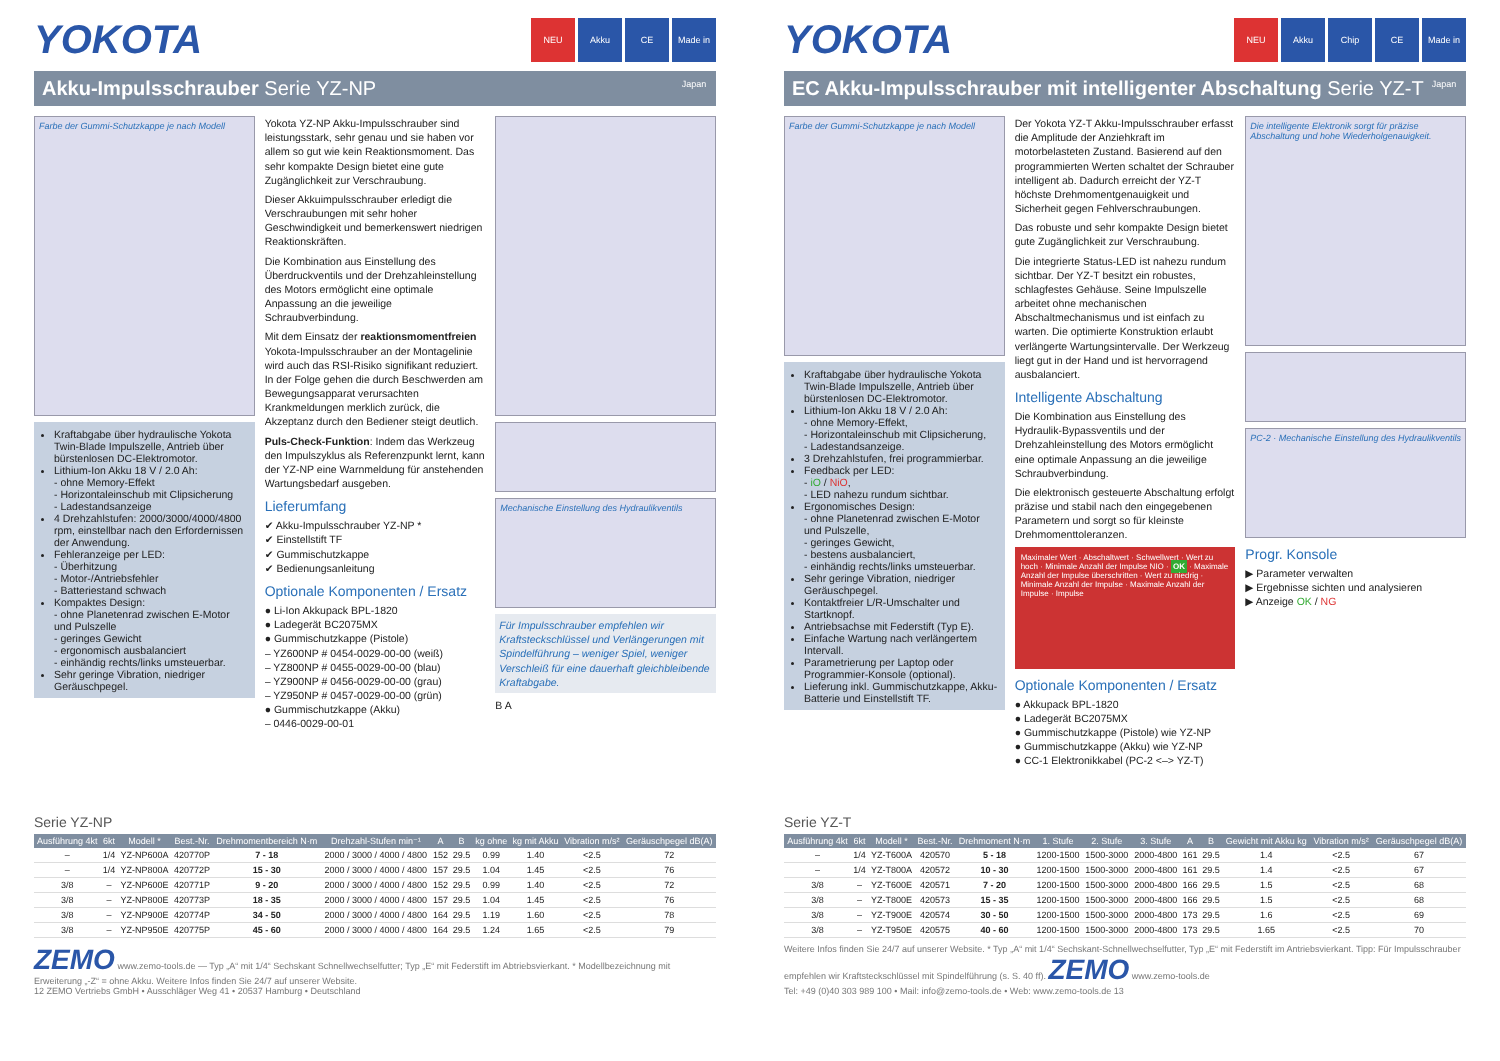YOKOTA
NEU Akku CE Made in Japan
Akku-Impulsschrauber Serie YZ-NP
Farbe der Gummi-Schutzkappe je nach Modell
Kraftabgabe über hydraulische Yokota Twin-Blade Impulszelle, Antrieb über bürstenlosen DC-Elektromotor.
Lithium-Ion Akku 18 V / 2.0 Ah:
- ohne Memory-Effekt
- Horizontaleinschub mit Clipsicherung
- Ladestandsanzeige
4 Drehzahlstufen: 2000/3000/4000/4800 rpm, einstellbar nach den Erfordernissen der Anwendung.
Fehleranzeige per LED:
- Überhitzung
- Motor-/Antriebsfehler
- Batteriestand schwach
Kompaktes Design:
- ohne Planetenrad zwischen E-Motor und Pulszelle
- geringes Gewicht
- ergonomisch ausbalanciert
- einhändig rechts/links umsteuerbar.
Sehr geringe Vibration, niedriger Geräuschpegel.
Yokota YZ-NP Akku-Impulsschrauber sind leistungsstark, sehr genau und sie haben vor allem so gut wie kein Reaktionsmoment. Das sehr kompakte Design bietet eine gute Zugänglichkeit zur Verschraubung.
Dieser Akkuimpulsschrauber erledigt die Verschraubungen mit sehr hoher Geschwindigkeit und bemerkenswert niedrigen Reaktionskräften.
Die Kombination aus Einstellung des Überdruckventils und der Drehzahleinstellung des Motors ermöglicht eine optimale Anpassung an die jeweilige Schraubverbindung.
Mit dem Einsatz der reaktionsmomentfreien Yokota-Impulsschrauber an der Montagelinie wird auch das RSI-Risiko signifikant reduziert. In der Folge gehen die durch Beschwerden am Bewegungsapparat verursachten Krankmeldungen merklich zurück, die Akzeptanz durch den Bediener steigt deutlich.
Puls-Check-Funktion: Indem das Werkzeug den Impulszyklus als Referenzpunkt lernt, kann der YZ-NP eine Warnmeldung für anstehenden Wartungsbedarf ausgeben.
Lieferumfang
✔ Akku-Impulsschrauber YZ-NP *
✔ Einstellstift TF
✔ Gummischutzkappe
✔ Bedienungsanleitung
Optionale Komponenten / Ersatz
● Li-Ion Akkupack BPL-1820
● Ladegerät BC2075MX
● Gummischutzkappe (Pistole)
– YZ600NP # 0454-0029-00-00 (weiß)
– YZ800NP # 0455-0029-00-00 (blau)
– YZ900NP # 0456-0029-00-00 (grau)
– YZ950NP # 0457-0029-00-00 (grün)
● Gummischutzkappe (Akku)
– 0446-0029-00-01
Mechanische Einstellung des Hydraulikventils
Für Impulsschrauber empfehlen wir Kraftsteckschlüssel und Verlängerungen mit Spindelführung – weniger Spiel, weniger Verschleiß für eine dauerhaft gleichbleibende Kraftabgabe.
B A
Serie YZ-NP
| Ausführung 4kt | 6kt | Modell * | Best.-Nr. | Drehmomentbereich N·m | Drehzahl-Stufen min⁻¹ | A | B | kg ohne | kg mit Akku | Vibration m/s² | Geräuschpegel dB(A) |
| --- | --- | --- | --- | --- | --- | --- | --- | --- | --- | --- | --- |
| – | 1/4 | YZ-NP600A | 420770P | 7 - 18 | 2000 / 3000 / 4000 / 4800 | 152 | 29.5 | 0.99 | 1.40 | <2.5 | 72 |
| – | 1/4 | YZ-NP800A | 420772P | 15 - 30 | 2000 / 3000 / 4000 / 4800 | 157 | 29.5 | 1.04 | 1.45 | <2.5 | 76 |
| 3/8 | – | YZ-NP600E | 420771P | 9 - 20 | 2000 / 3000 / 4000 / 4800 | 152 | 29.5 | 0.99 | 1.40 | <2.5 | 72 |
| 3/8 | – | YZ-NP800E | 420773P | 18 - 35 | 2000 / 3000 / 4000 / 4800 | 157 | 29.5 | 1.04 | 1.45 | <2.5 | 76 |
| 3/8 | – | YZ-NP900E | 420774P | 34 - 50 | 2000 / 3000 / 4000 / 4800 | 164 | 29.5 | 1.19 | 1.60 | <2.5 | 78 |
| 3/8 | – | YZ-NP950E | 420775P | 45 - 60 | 2000 / 3000 / 4000 / 4800 | 164 | 29.5 | 1.24 | 1.65 | <2.5 | 79 |
ZEMO www.zemo-tools.de — Typ „A“ mit 1/4“ Sechskant Schnellwechselfutter; Typ „E“ mit Federstift im Abtriebsvierkant. * Modellbezeichnung mit Erweiterung „-Z“ = ohne Akku. Weitere Infos finden Sie 24/7 auf unserer Website.
12 ZEMO Vertriebs GmbH • Ausschläger Weg 41 • 20537 Hamburg • Deutschland
YOKOTA
NEU Akku Chip CE Made in Japan
EC Akku-Impulsschrauber mit intelligenter Abschaltung Serie YZ-T
Farbe der Gummi-Schutzkappe je nach Modell
Kraftabgabe über hydraulische Yokota Twin-Blade Impulszelle, Antrieb über bürstenlosen DC-Elektromotor.
Lithium-Ion Akku 18 V / 2.0 Ah:
- ohne Memory-Effekt,
- Horizontaleinschub mit Clipsicherung,
- Ladestandsanzeige.
3 Drehzahlstufen, frei programmierbar.
Feedback per LED:
- iO / NiO,
- LED nahezu rundum sichtbar.
Ergonomisches Design:
- ohne Planetenrad zwischen E-Motor und Pulszelle,
- geringes Gewicht,
- bestens ausbalanciert,
- einhändig rechts/links umsteuerbar.
Sehr geringe Vibration, niedriger Geräuschpegel.
Kontaktfreier L/R-Umschalter und Startknopf.
Antriebsachse mit Federstift (Typ E).
Einfache Wartung nach verlängertem Intervall.
Parametrierung per Laptop oder Programmier-Konsole (optional).
Lieferung inkl. Gummischutzkappe, Akku-Batterie und Einstellstift TF.
Der Yokota YZ-T Akku-Impulsschrauber erfasst die Amplitude der Anziehkraft im motorbelasteten Zustand. Basierend auf den programmierten Werten schaltet der Schrauber intelligent ab. Dadurch erreicht der YZ-T höchste Drehmomentgenauigkeit und Sicherheit gegen Fehlverschraubungen.
Das robuste und sehr kompakte Design bietet gute Zugänglichkeit zur Verschraubung.
Die integrierte Status-LED ist nahezu rundum sichtbar. Der YZ-T besitzt ein robustes, schlagfestes Gehäuse. Seine Impulszelle arbeitet ohne mechanischen Abschaltmechanismus und ist einfach zu warten. Die optimierte Konstruktion erlaubt verlängerte Wartungsintervalle. Der Werkzeug liegt gut in der Hand und ist hervorragend ausbalanciert.
Intelligente Abschaltung
Die Kombination aus Einstellung des Hydraulik-Bypassventils und der Drehzahleinstellung des Motors ermöglicht eine optimale Anpassung an die jeweilige Schraubverbindung.
Die elektronisch gesteuerte Abschaltung erfolgt präzise und stabil nach den eingegebenen Parametern und sorgt so für kleinste Drehmomenttoleranzen.
Maximaler Wert · Abschaltwert · Schwellwert · Wert zu hoch · Minimale Anzahl der Impulse NIO · OK · Maximale Anzahl der Impulse überschritten · Wert zu niedrig · Minimale Anzahl der Impulse · Maximale Anzahl der Impulse · Impulse
Optionale Komponenten / Ersatz
● Akkupack BPL-1820
● Ladegerät BC2075MX
● Gummischutzkappe (Pistole) wie YZ-NP
● Gummischutzkappe (Akku) wie YZ-NP
● CC-1 Elektronikkabel (PC-2 <–> YZ-T)
Die intelligente Elektronik sorgt für präzise Abschaltung und hohe Wiederholgenauigkeit.
PC-2 · Mechanische Einstellung des Hydraulikventils
Progr. Konsole
▶ Parameter verwalten
▶ Ergebnisse sichten und analysieren
▶ Anzeige OK / NG
Serie YZ-T
| Ausführung 4kt | 6kt | Modell * | Best.-Nr. | Drehmoment N·m | 1. Stufe | 2. Stufe | 3. Stufe | A | B | Gewicht mit Akku kg | Vibration m/s² | Geräuschpegel dB(A) |
| --- | --- | --- | --- | --- | --- | --- | --- | --- | --- | --- | --- | --- |
| – | 1/4 | YZ-T600A | 420570 | 5 - 18 | 1200-1500 | 1500-3000 | 2000-4800 | 161 | 29.5 | 1.4 | <2.5 | 67 |
| – | 1/4 | YZ-T800A | 420572 | 10 - 30 | 1200-1500 | 1500-3000 | 2000-4800 | 161 | 29.5 | 1.4 | <2.5 | 67 |
| 3/8 | – | YZ-T600E | 420571 | 7 - 20 | 1200-1500 | 1500-3000 | 2000-4800 | 166 | 29.5 | 1.5 | <2.5 | 68 |
| 3/8 | – | YZ-T800E | 420573 | 15 - 35 | 1200-1500 | 1500-3000 | 2000-4800 | 166 | 29.5 | 1.5 | <2.5 | 68 |
| 3/8 | – | YZ-T900E | 420574 | 30 - 50 | 1200-1500 | 1500-3000 | 2000-4800 | 173 | 29.5 | 1.6 | <2.5 | 69 |
| 3/8 | – | YZ-T950E | 420575 | 40 - 60 | 1200-1500 | 1500-3000 | 2000-4800 | 173 | 29.5 | 1.65 | <2.5 | 70 |
Weitere Infos finden Sie 24/7 auf unserer Website. * Typ „A“ mit 1/4“ Sechskant-Schnellwechselfutter, Typ „E“ mit Federstift im Antriebsvierkant. Tipp: Für Impulsschrauber empfehlen wir Kraftsteckschlüssel mit Spindelführung (s. S. 40 ff). ZEMO www.zemo-tools.de
Tel: +49 (0)40 303 989 100 • Mail: info@zemo-tools.de • Web: www.zemo-tools.de 13